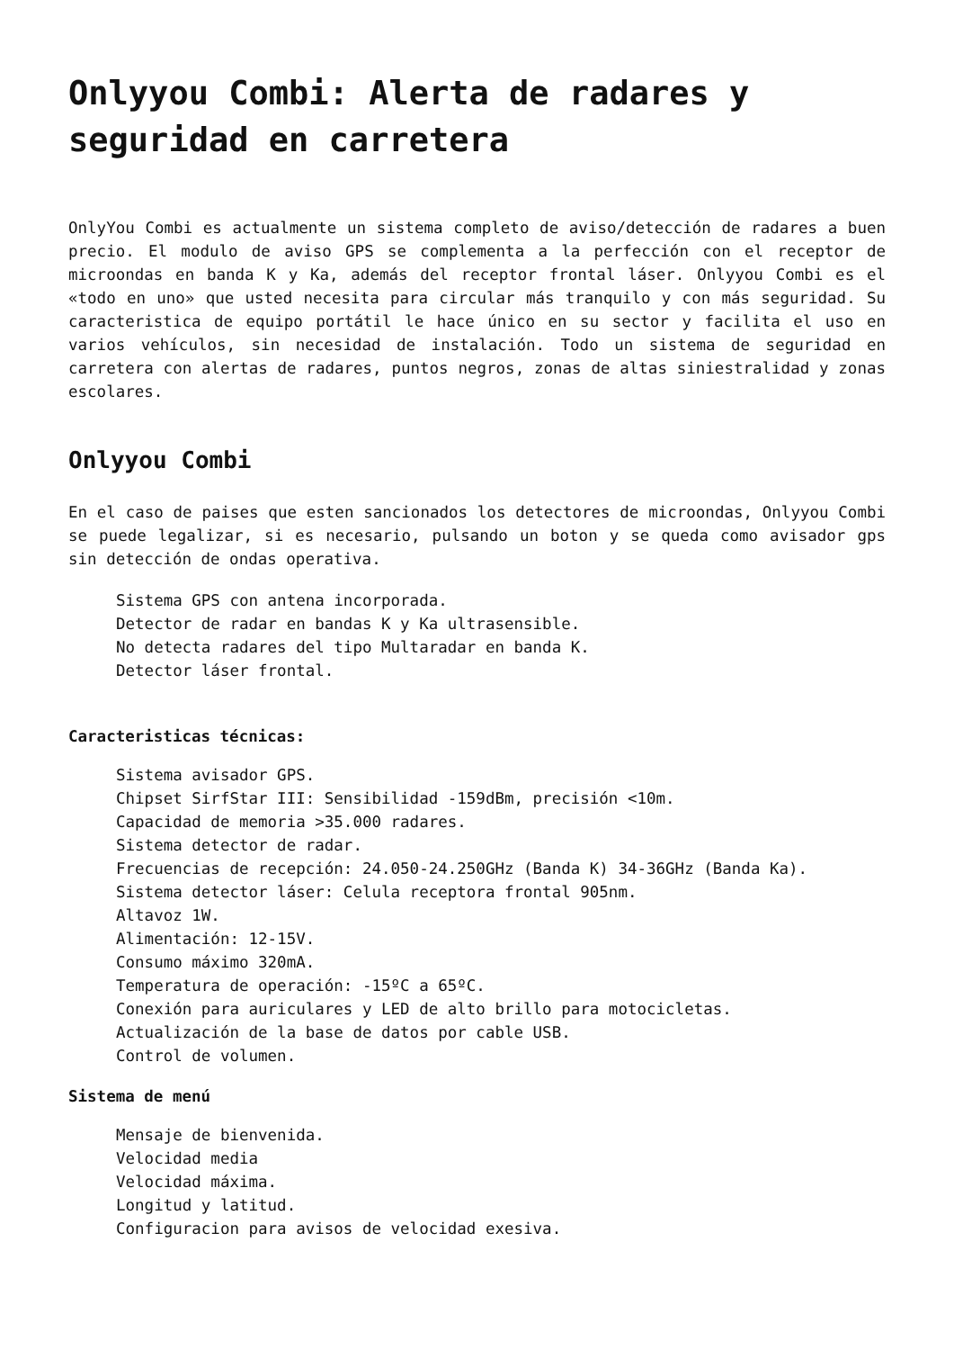Onlyyou Combi: Alerta de radares y seguridad en carretera
OnlyYou Combi es actualmente un sistema completo de aviso/detección de radares a buen precio. El modulo de aviso GPS se complementa a la perfección con el receptor de microondas en banda K y Ka, además del receptor frontal láser. Onlyyou Combi es el «todo en uno» que usted necesita para circular más tranquilo y con más seguridad. Su caracteristica de equipo portátil le hace único en su sector y facilita el uso en varios vehículos, sin necesidad de instalación. Todo un sistema de seguridad en carretera con alertas de radares, puntos negros, zonas de altas siniestralidad y zonas escolares.
Onlyyou Combi
En el caso de paises que esten sancionados los detectores de microondas, Onlyyou Combi se puede legalizar, si es necesario, pulsando un boton y se queda como avisador gps sin detección de ondas operativa.
Sistema GPS con antena incorporada.
Detector de radar en bandas K y Ka ultrasensible.
No detecta radares del tipo Multaradar en banda K.
Detector láser frontal.
Caracteristicas técnicas:
Sistema avisador GPS.
Chipset SirfStar III: Sensibilidad -159dBm, precisión <10m.
Capacidad de memoria >35.000 radares.
Sistema detector de radar.
Frecuencias de recepción: 24.050-24.250GHz (Banda K) 34-36GHz (Banda Ka).
Sistema detector láser: Celula receptora frontal 905nm.
Altavoz 1W.
Alimentación: 12-15V.
Consumo máximo 320mA.
Temperatura de operación: -15ºC a 65ºC.
Conexión para auriculares y LED de alto brillo para motocicletas.
Actualización de la base de datos por cable USB.
Control de volumen.
Sistema de menú
Mensaje de bienvenida.
Velocidad media
Velocidad máxima.
Longitud y latitud.
Configuracion para avisos de velocidad exesiva.